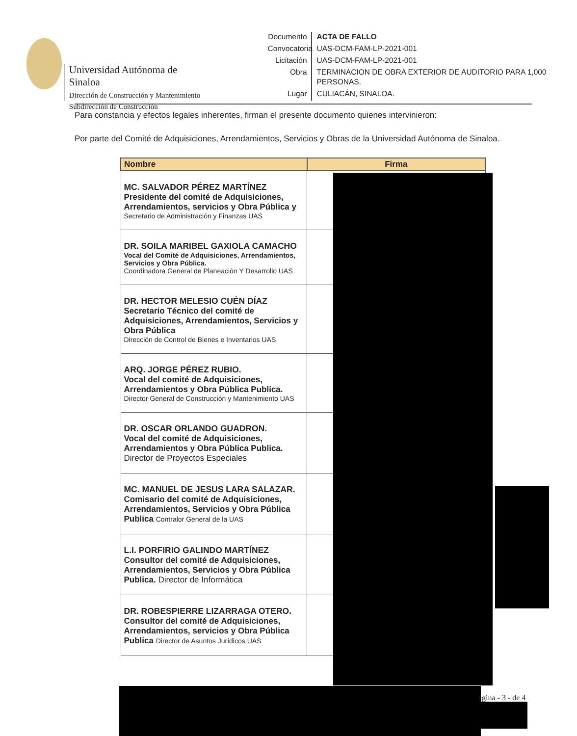Universidad Autónoma de Sinaloa
Dirección de Construcción y Mantenimiento
Subdirección de Construcción
Documento
ACTA DE FALLO
Convocatoria
UAS-DCM-FAM-LP-2021-001
Licitación
UAS-DCM-FAM-LP-2021-001
Obra
TERMINACION DE OBRA EXTERIOR DE AUDITORIO PARA 1,000 PERSONAS.
Lugar
CULIACÁN, SINALOA.
Para constancia y efectos legales inherentes, firman el presente documento quienes intervinieron:
Por parte del Comité de Adquisiciones, Arrendamientos, Servicios y Obras de la Universidad Autónoma de Sinaloa.
| Nombre | Firma |
| --- | --- |
| MC. SALVADOR PÉREZ MARTÍNEZ Presidente del comité de Adquisiciones, Arrendamientos, servicios y Obra Pública y Secretario de Administración y Finanzas UAS | |
| DR. SOILA MARIBEL GAXIOLA CAMACHO Vocal del Comité de Adquisiciones, Arrendamientos, Servicios y Obra Pública. Coordinadora General de Planeación Y Desarrollo UAS | |
| DR. HECTOR MELESIO CUÉN DÍAZ Secretario Técnico del comité de Adquisiciones, Arrendamientos, Servicios y Obra Pública Dirección de Control de Bienes e Inventarios UAS | |
| ARQ. JORGE PÉREZ RUBIO. Vocal del comité de Adquisiciones, Arrendamientos y Obra Pública Publica. Director General de Construcción y Mantenimiento UAS | |
| DR. OSCAR ORLANDO GUADRON. Vocal del comité de Adquisiciones, Arrendamientos y Obra Pública Publica. Director de Proyectos Especiales | |
| MC. MANUEL DE JESUS LARA SALAZAR. Comisario del comité de Adquisiciones, Arrendamientos, Servicios y Obra Pública Publica Contralor General de la UAS | |
| L.I. PORFIRIO GALINDO MARTÍNEZ Consultor del comité de Adquisiciones, Arrendamientos, Servicios y Obra Pública Publica. Director de Informática | |
| DR. ROBESPIERRE LIZARRAGA OTERO. Consultor del comité de Adquisiciones, Arrendamientos, servicios y Obra Pública Publica Director de Asuntos Jurídicos UAS | |
ágina - 3 - de 4